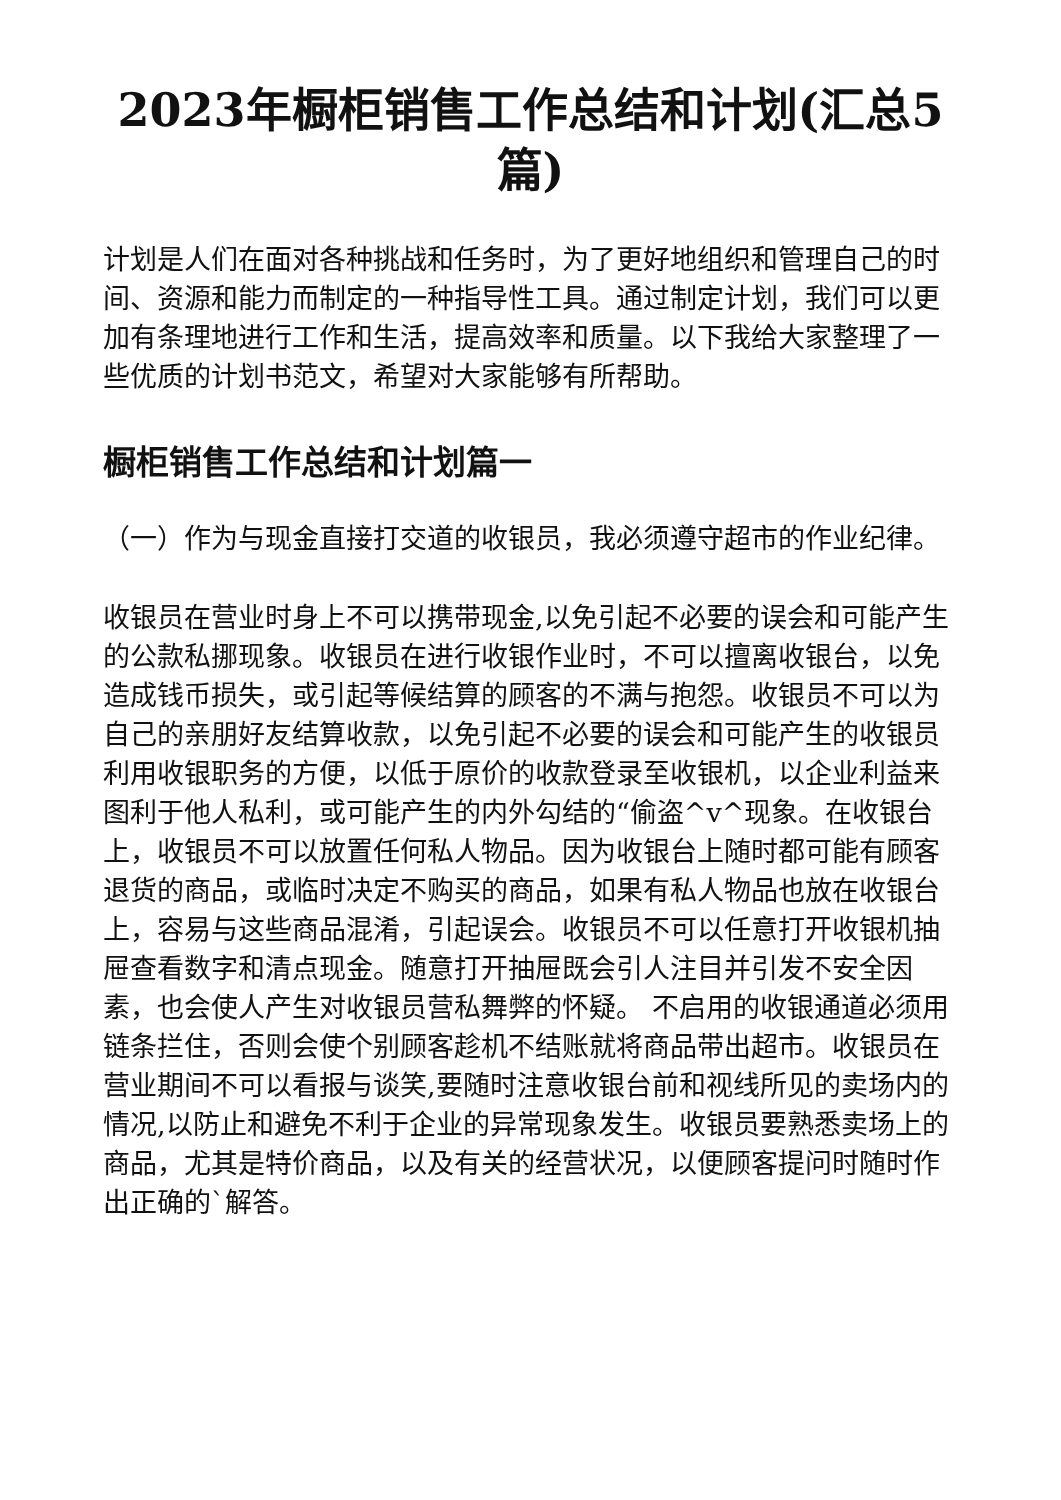2023年橱柜销售工作总结和计划(汇总5篇)
计划是人们在面对各种挑战和任务时，为了更好地组织和管理自己的时间、资源和能力而制定的一种指导性工具。通过制定计划，我们可以更加有条理地进行工作和生活，提高效率和质量。以下我给大家整理了一些优质的计划书范文，希望对大家能够有所帮助。
橱柜销售工作总结和计划篇一
（一）作为与现金直接打交道的收银员，我必须遵守超市的作业纪律。
收银员在营业时身上不可以携带现金,以免引起不必要的误会和可能产生的公款私挪现象。收银员在进行收银作业时，不可以擅离收银台，以免造成钱币损失，或引起等候结算的顾客的不满与抱怨。收银员不可以为自己的亲朋好友结算收款，以免引起不必要的误会和可能产生的收银员利用收银职务的方便，以低于原价的收款登录至收银机，以企业利益来图利于他人私利，或可能产生的内外勾结的“偷盗^v^现象。在收银台上，收银员不可以放置任何私人物品。因为收银台上随时都可能有顾客退货的商品，或临时决定不购买的商品，如果有私人物品也放在收银台上，容易与这些商品混淆，引起误会。收银员不可以任意打开收银机抽屉查看数字和清点现金。随意打开抽屉既会引人注目并引发不安全因素，也会使人产生对收银员营私舞弊的怀疑。 不启用的收银通道必须用链条拦住，否则会使个别顾客趁机不结账就将商品带出超市。收银员在营业期间不可以看报与谈笑,要随时注意收银台前和视线所见的卖场内的情况,以防止和避免不利于企业的异常现象发生。收银员要熟悉卖场上的商品，尤其是特价商品，以及有关的经营状况，以便顾客提问时随时作出正确的`解答。